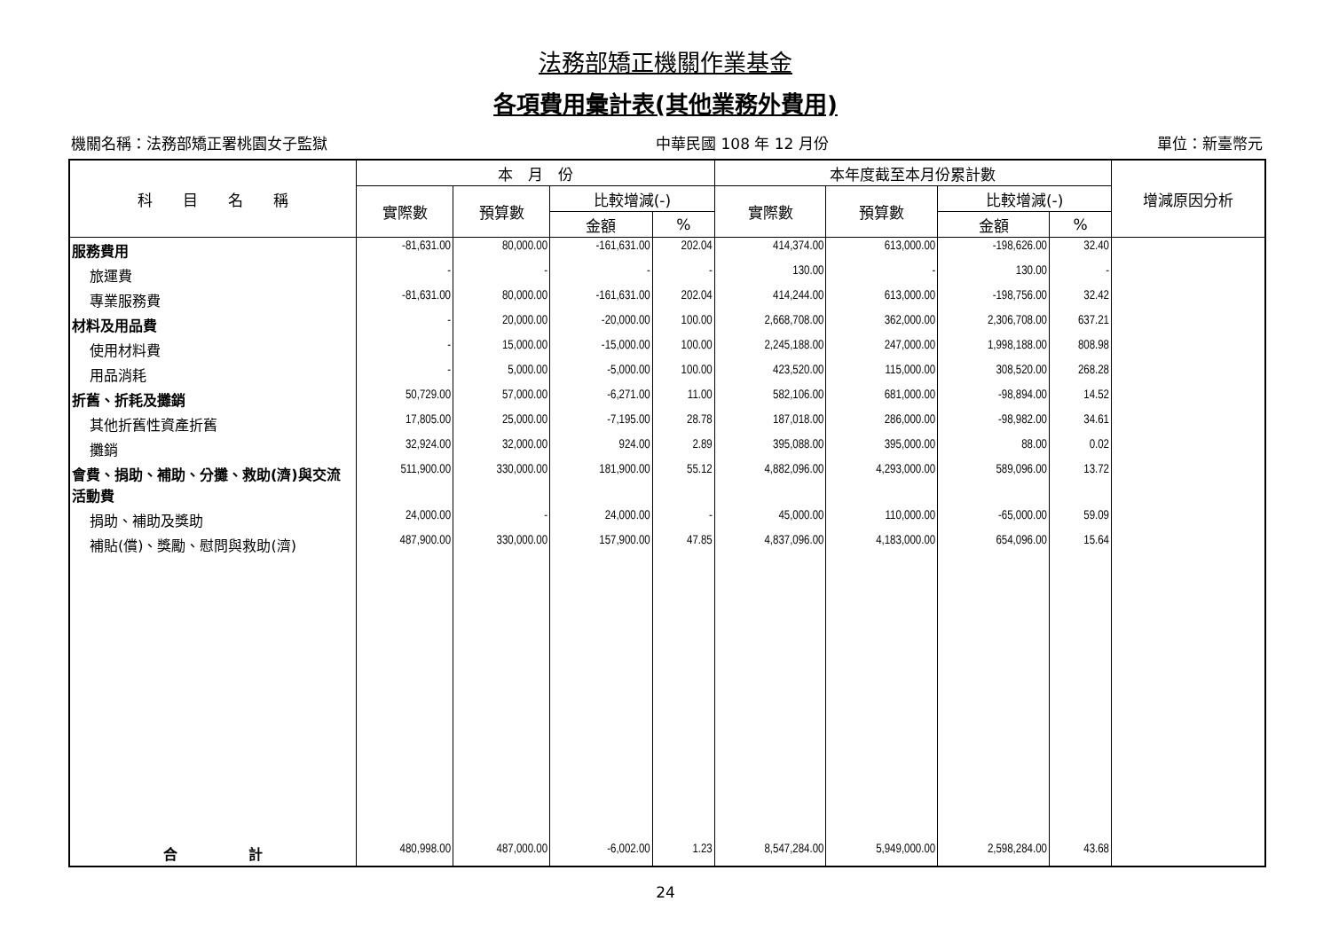法務部矯正機關作業基金
各項費用彙計表(其他業務外費用)
機關名稱：法務部矯正署桃園女子監獄 中華民國 108 年 12 月份 單位：新臺幣元
| 科 目 名 稱 | 本 月 份 | | | | 本年度截至本月份累計數 | | | | 增減原因分析 |
| --- | --- | --- | --- | --- | --- | --- | --- | --- | --- |
| | 實際數 | 預算數 | 比較增減(-) | | 實際數 | 預算數 | 比較增減(-) | | |
| | | | 金額 | % | | | 金額 | % | |
| 服務費用 | -81,631.00 | 80,000.00 | -161,631.00 | 202.04 | 414,374.00 | 613,000.00 | -198,626.00 | 32.40 | |
| 旅運費 | - | - | - | - | 130.00 | - | 130.00 | - | |
| 專業服務費 | -81,631.00 | 80,000.00 | -161,631.00 | 202.04 | 414,244.00 | 613,000.00 | -198,756.00 | 32.42 | |
| 材料及用品費 | - | 20,000.00 | -20,000.00 | 100.00 | 2,668,708.00 | 362,000.00 | 2,306,708.00 | 637.21 | |
| 使用材料費 | - | 15,000.00 | -15,000.00 | 100.00 | 2,245,188.00 | 247,000.00 | 1,998,188.00 | 808.98 | |
| 用品消耗 | - | 5,000.00 | -5,000.00 | 100.00 | 423,520.00 | 115,000.00 | 308,520.00 | 268.28 | |
| 折舊、折耗及攤銷 | 50,729.00 | 57,000.00 | -6,271.00 | 11.00 | 582,106.00 | 681,000.00 | -98,894.00 | 14.52 | |
| 其他折舊性資產折舊 | 17,805.00 | 25,000.00 | -7,195.00 | 28.78 | 187,018.00 | 286,000.00 | -98,982.00 | 34.61 | |
| 攤銷 | 32,924.00 | 32,000.00 | 924.00 | 2.89 | 395,088.00 | 395,000.00 | 88.00 | 0.02 | |
| 會費、捐助、補助、分攤、救助(濟)與交流活動費 | 511,900.00 | 330,000.00 | 181,900.00 | 55.12 | 4,882,096.00 | 4,293,000.00 | 589,096.00 | 13.72 | |
| 捐助、補助及獎助 | 24,000.00 | - | 24,000.00 | - | 45,000.00 | 110,000.00 | -65,000.00 | 59.09 | |
| 補貼(償)、獎勵、慰問與救助(濟) | 487,900.00 | 330,000.00 | 157,900.00 | 47.85 | 4,837,096.00 | 4,183,000.00 | 654,096.00 | 15.64 | |
| 合 計 | 480,998.00 | 487,000.00 | -6,002.00 | 1.23 | 8,547,284.00 | 5,949,000.00 | 2,598,284.00 | 43.68 | |
24